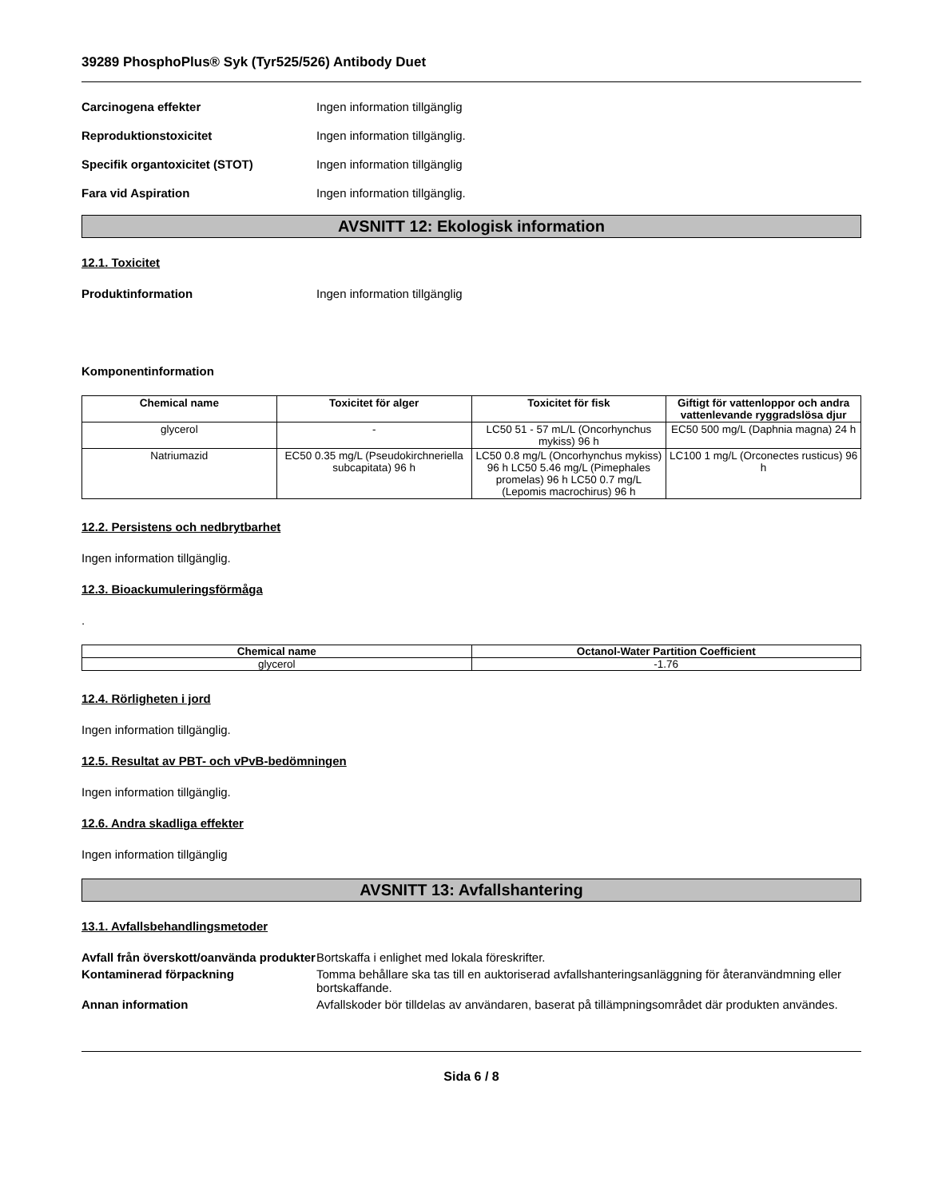39289 PhosphoPlus® Syk (Tyr525/526) Antibody Duet
Carcinogena effekter Ingen information tillgänglig
Reproduktionstoxicitet Ingen information tillgänglig.
Specifik organtoxicitet (STOT) Ingen information tillgänglig
Fara vid Aspiration Ingen information tillgänglig.
AVSNITT 12: Ekologisk information
12.1. Toxicitet
Produktinformation Ingen information tillgänglig
Komponentinformation
| Chemical name | Toxicitet för alger | Toxicitet för fisk | Giftigt för vattenloppor och andra vattenlevande ryggradslösa djur |
| --- | --- | --- | --- |
| glycerol | - | LC50 51 - 57 mL/L (Oncorhynchus mykiss) 96 h | EC50 500 mg/L (Daphnia magna) 24 h |
| Natriumazid | EC50 0.35 mg/L (Pseudokirchneriella subcapitata) 96 h | LC50 0.8 mg/L (Oncorhynchus mykiss) 96 h LC50 5.46 mg/L (Pimephales promelas) 96 h LC50 0.7 mg/L (Lepomis macrochirus) 96 h | LC100 1 mg/L (Orconectes rusticus) 96 h |
12.2. Persistens och nedbrytbarhet
Ingen information tillgänglig.
12.3. Bioackumuleringsförmåga
.
| Chemical name | Octanol-Water Partition Coefficient |
| --- | --- |
| glycerol | -1.76 |
12.4. Rörligheten i jord
Ingen information tillgänglig.
12.5. Resultat av PBT- och vPvB-bedömningen
Ingen information tillgänglig.
12.6. Andra skadliga effekter
Ingen information tillgänglig
AVSNITT 13: Avfallshantering
13.1. Avfallsbehandlingsmetoder
Avfall från överskott/oanvända produkter
Bortskaffa i enlighet med lokala föreskrifter.
Kontaminerad förpackning Tomma behållare ska tas till en auktoriserad avfallshanteringsanläggning för återanvändmning eller bortskaffande.
Annan information Avfallskoder bör tilldelas av användaren, baserat på tillämpningsområdet där produkten användes.
Sida 6 / 8